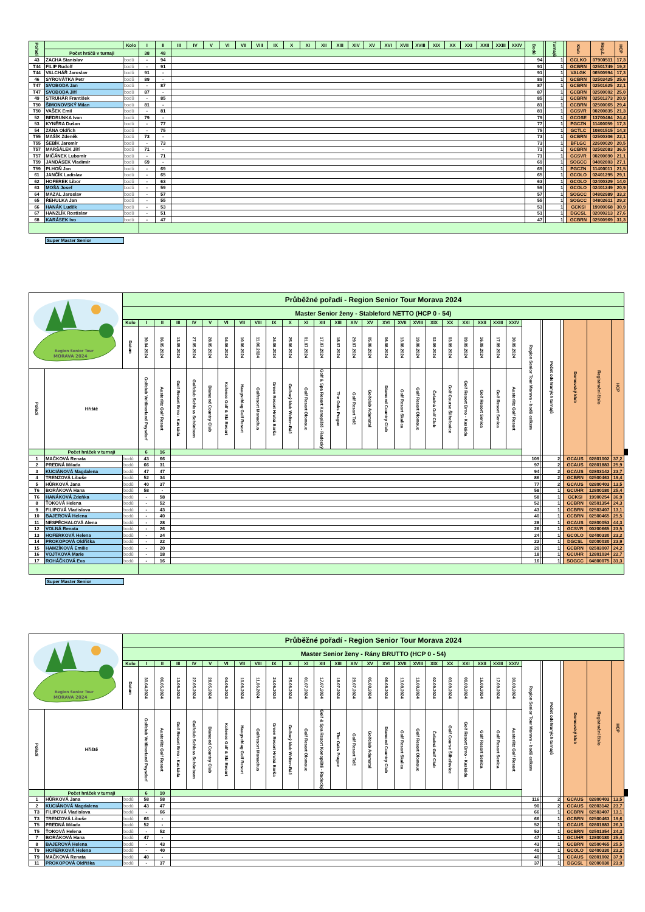| Pořadí | | Kolo | I | II | III | IV | V | VI | VII | VIII | IX | X | XI | XII | XIII | XIV | XV | XVI | XVII | XVIII | XIX | XX | XXI | XXII | XXIII | XXIV | Bodů | | Turnajů | | Klub | Reg.č. | HCP |
| --- | --- | --- | --- | --- | --- | --- | --- | --- | --- | --- | --- | --- | --- | --- | --- | --- | --- | --- | --- | --- | --- | --- | --- | --- | --- | --- | --- | --- | --- | --- | --- | --- | --- |
| | Počet hráčů v turnaji | | 38 | 48 | | | | | | | | | | | | | | | | | | | | | | | | | | | | | |
| 43 | ZACHA Stanislav | bodů | - | 94 | | | | | | | | | | | | | | | | | | | | | | | 94 | | 1 | | GCLKO | 07900511 | 17,3 |
| T44 | FILIP Rudolf | bodů | - | 91 | | | | | | | | | | | | | | | | | | | | | | | 91 | | 1 | | GCBRN | 02501749 | 19,2 |
| T44 | VALCHÁŘ Jaroslav | bodů | 91 | - | | | | | | | | | | | | | | | | | | | | | | | 91 | | 1 | | VALGK | 06500994 | 17,3 |
| 46 | SYROVÁTKA Petr | bodů | 89 | - | | | | | | | | | | | | | | | | | | | | | | | 89 | | 1 | | GCBRN | 02503425 | 25,6 |
| T47 | SVOBODA Jan | bodů | - | 87 | | | | | | | | | | | | | | | | | | | | | | | 87 | | 1 | | GCBRN | 02501625 | 22,1 |
| T47 | SVOBODA Jiří | bodů | 87 | - | | | | | | | | | | | | | | | | | | | | | | | 87 | | 1 | | GCBRN | 02500002 | 25,0 |
| 49 | STRUHÁR František | bodů | - | 85 | | | | | | | | | | | | | | | | | | | | | | | 85 | | 1 | | GCBRN | 02501273 | 20,9 |
| T50 | ŠIMONOVSKÝ Milan | bodů | 81 | - | | | | | | | | | | | | | | | | | | | | | | | 81 | | 1 | | GCBRN | 02500065 | 29,4 |
| T50 | VAŠEK Emil | bodů | - | 81 | | | | | | | | | | | | | | | | | | | | | | | 81 | | 1 | | GCSVR | 00200835 | 21,3 |
| 52 | BEDRUNKA Ivan | bodů | 79 | - | | | | | | | | | | | | | | | | | | | | | | | 79 | | 1 | | GCOSE | 13700484 | 24,4 |
| 53 | KYNĚRA Dušan | bodů | - | 77 | | | | | | | | | | | | | | | | | | | | | | | 77 | | 1 | | PGCZN | 11400059 | 17,3 |
| 54 | ZÁNA Oldřich | bodů | - | 75 | | | | | | | | | | | | | | | | | | | | | | | 75 | | 1 | | GCTLC | 10801515 | 14,3 |
| T55 | MAŠÍK Zdeněk | bodů | 73 | - | | | | | | | | | | | | | | | | | | | | | | | 73 | | 1 | | GCBRN | 02500306 | 22,1 |
| T55 | ŠEBÍK Jaromír | bodů | - | 73 | | | | | | | | | | | | | | | | | | | | | | | 73 | | 1 | | BFLGC | 22600020 | 20,5 |
| T57 | MARŠÁLEK Jiří | bodů | 71 | - | | | | | | | | | | | | | | | | | | | | | | | 71 | | 1 | | GCBRN | 02502083 | 36,5 |
| T57 | MIČÁNEK Lubomír | bodů | - | 71 | | | | | | | | | | | | | | | | | | | | | | | 71 | | 1 | | GCSVR | 00200690 | 21,1 |
| T59 | JANDÁSEK Vladimír | bodů | 69 | - | | | | | | | | | | | | | | | | | | | | | | | 69 | | 1 | | SOGCC | 04802803 | 27,1 |
| T59 | PLHOŇ Jan | bodů | - | 69 | | | | | | | | | | | | | | | | | | | | | | | 69 | | 1 | | PGCZN | 11400011 | 21,5 |
| 61 | JANČÍK Ladislav | bodů | - | 65 | | | | | | | | | | | | | | | | | | | | | | | 65 | | 1 | | GCOLO | 02401295 | 29,1 |
| 62 | HOFEREK Libor | bodů | - | 63 | | | | | | | | | | | | | | | | | | | | | | | 63 | | 1 | | GCOLO | 02400329 | 14,0 |
| 63 | MOŠA Josef | bodů | - | 59 | | | | | | | | | | | | | | | | | | | | | | | 59 | | 1 | | GCOLO | 02401249 | 20,9 |
| 64 | MAZAL Jaroslav | bodů | - | 57 | | | | | | | | | | | | | | | | | | | | | | | 57 | | 1 | | SOGCC | 04802989 | 33,2 |
| 65 | ŘEHULKA Jan | bodů | - | 55 | | | | | | | | | | | | | | | | | | | | | | | 55 | | 1 | | SOGCC | 04802611 | 29,2 |
| 66 | HANÁK Luděk | bodů | - | 53 | | | | | | | | | | | | | | | | | | | | | | | 53 | | 1 | | GCKSI | 19900068 | 30,9 |
| 67 | HANZLÍK Rostislav | bodů | - | 51 | | | | | | | | | | | | | | | | | | | | | | | 51 | | 1 | | DGCSL | 02000213 | 27,6 |
| 68 | KARÁSEK Ivo | bodů | - | 47 | | | | | | | | | | | | | | | | | | | | | | | 47 | | 1 | | GCBRN | 02500969 | 31,3 |
Super Master Senior
| Region Senior Tour MORAVA 2024 | | Průběžné pořadí - Region Senior Tour Morava 2024 | | | | | | | | | | | | | | | | | | | | | | | | | | | | | | | | | | | | | | |
| | | Master Senior ženy - Stableford NETTO (HCP 0 - 54) | | | | | | | | | | | | | | | | | | | | | | | | | | | | | | | | | | | | | | |
| | | Kolo | I | II | III | IV | V | VI | VII | VIII | IX | X | XI | XII | XIII | XIV | XV | XVI | XVII | XVIII | XIX | XX | XXI | XXII | XXIII | XXIV | Region Senior Tour Morava - bodů celkem | | Počet odehraných turnajů | | Domovský klub | Registrační číslo | HCP | | | | | | | |
| | | Datum | 30.04.2024 | 06.05.2024 | 13.05.2024 | 27.05.2024 | 28.05.2024 | 04.06.2024 | 10.06.2024 | 11.06.2024 | 24.06.2024 | 25.06.2024 | 01.07.2024 | 17.07.2024 | 18.07.2024 | 29.07.2024 | 05.08.2024 | 06.08.2024 | 13.08.2024 | 19.08.2024 | 02.09.2024 | 03.09.2024 | 09.09.2024 | 16.09.2024 | 17.09.2024 | 30.09.2024 | | | | | | | | | | | | | | |
| Pořadí | Hřiště | | Golfclub Veltlinerland Poysdorf | Austerlitz Golf Resort | Golf Resort Brno - Kaskáda | Golfclub Schloss Schönborn | Diamond Country Club | Kořenec Golf & Ski Resort | Haugschlag Golf Resort | Golfresort Monachus | Green Resort Hrubá Borša | Golfový klub Welten-Báč | Golf Resort Olomouc | Golf & Spa Resort Konopiště - Radecký | The Oaks Prague | Golf Resort Telč | Golfclub Adamstal | Diamond Country Club | Golf Resort Skalica | Golf Resort Olomouc | Čeladná Golf Club | Golf Course Šilheřovice | Golf Resort Brno - Kaskáda | Golf Resort Senica | Golf Resort Senica | Austerlitz Golf Resort | | | | | | | | | | | | | | |
| | Počet hráček v turnaji | | 6 | 16 | | | | | | | | | | | | | | | | | | | | | | | | | | | | | | | | | | | | |
| 1 | MAČKOVÁ Renata | bodů | 43 | 66 | | | | | | | | | | | | | | | | | | | | | | | 109 | | 2 | | GCAUS | 02801002 | 37,2 | | | | | | | |
| 2 | PREDNÁ Milada | bodů | 66 | 31 | | | | | | | | | | | | | | | | | | | | | | | 97 | | 2 | | GCAUS | 02801883 | 25,9 | | | | | | | |
| 3 | KUCIÁNOVÁ Magdalena | bodů | 47 | 47 | | | | | | | | | | | | | | | | | | | | | | | 94 | | 2 | | GCAUS | 02803142 | 23,7 | | | | | | | |
| 4 | TRENZOVÁ Libuše | bodů | 52 | 34 | | | | | | | | | | | | | | | | | | | | | | | 86 | | 2 | | GCBRN | 02500463 | 19,4 | | | | | | | |
| 5 | HŮRKOVÁ Jana | bodů | 40 | 37 | | | | | | | | | | | | | | | | | | | | | | | 77 | | 2 | | GCAUS | 02800403 | 13,5 | | | | | | | |
| T6 | BORÁKOVÁ Hana | bodů | 58 | - | | | | | | | | | | | | | | | | | | | | | | | 58 | | 1 | | GCUHR | 12800180 | 25,4 | | | | | | | |
| T6 | HANÁKOVÁ Zdeňka | bodů | - | 58 | | | | | | | | | | | | | | | | | | | | | | | 58 | | 1 | | GCKSI | 19900254 | 36,9 | | | | | | | |
| 8 | ŤOKOVÁ Helena | bodů | - | 52 | | | | | | | | | | | | | | | | | | | | | | | 52 | | 1 | | GCBRN | 02501354 | 24,3 | | | | | | | |
| 9 | FILIPOVÁ Vladislava | bodů | - | 43 | | | | | | | | | | | | | | | | | | | | | | | 43 | | 1 | | GCBRN | 02503407 | 13,1 | | | | | | | |
| 10 | BAJEROVÁ Helena | bodů | - | 40 | | | | | | | | | | | | | | | | | | | | | | | 40 | | 1 | | GCBRN | 02500465 | 25,5 | | | | | | | |
| 11 | NESPĚCHALOVÁ Alena | bodů | - | 28 | | | | | | | | | | | | | | | | | | | | | | | 28 | | 1 | | GCAUS | 02800053 | 44,3 | | | | | | | |
| 12 | VOLNÁ Renata | bodů | - | 26 | | | | | | | | | | | | | | | | | | | | | | | 26 | | 1 | | GCSVR | 00200665 | 23,5 | | | | | | | |
| 13 | HOFERKOVÁ Helena | bodů | - | 24 | | | | | | | | | | | | | | | | | | | | | | | 24 | | 1 | | GCOLO | 02400330 | 23,2 | | | | | | | |
| 14 | PROKOPOVÁ Oldřiška | bodů | - | 22 | | | | | | | | | | | | | | | | | | | | | | | 22 | | 1 | | DGCSL | 02000030 | 23,9 | | | | | | | |
| 15 | HAMZÍKOVÁ Emilie | bodů | - | 20 | | | | | | | | | | | | | | | | | | | | | | | 20 | | 1 | | GCBRN | 02503007 | 24,2 | | | | | | | |
| 16 | VOJTKOVÁ Marie | bodů | - | 18 | | | | | | | | | | | | | | | | | | | | | | | 18 | | 1 | | GCUHR | 12801034 | 22,7 | | | | | | | |
| 17 | ROHÁČKOVÁ Eva | bodů | - | 16 | | | | | | | | | | | | | | | | | | | | | | | 16 | | 1 | | SOGCC | 04800075 | 31,3 | | | | | | | |
Super Master Senior
| Region Senior Tour MORAVA 2024 | | Průběžné pořadí - Region Senior Tour Morava 2024 | | | | | | | | | | | | | | | | | | | | | | | | | | | | | | | | | | | | | | |
| | | Master Senior ženy - Rány BRUTTO (HCP 0 - 54) | | | | | | | | | | | | | | | | | | | | | | | | | | | | | | | | | | | | | | |
| | | Kolo | I | II | III | IV | V | VI | VII | VIII | IX | X | XI | XII | XIII | XIV | XV | XVI | XVII | XVIII | XIX | XX | XXI | XXII | XXIII | XXIV | Region Senior Tour Morava - bodů celkem | | Počet odehraných turnajů | | Domovský klub | Registrační číslo | HCP | | | | | | | |
| | | Datum | 30.04.2024 | 06.05.2024 | 13.05.2024 | 27.05.2024 | 28.05.2024 | 04.06.2024 | 10.06.2024 | 11.06.2024 | 24.06.2024 | 25.06.2024 | 01.07.2024 | 17.07.2024 | 18.07.2024 | 29.07.2024 | 05.08.2024 | 06.08.2024 | 13.08.2024 | 19.08.2024 | 02.09.2024 | 03.09.2024 | 09.09.2024 | 16.09.2024 | 17.09.2024 | 30.09.2024 | | | | | | | | | | | | | | |
| Pořadí | Hřiště | | Golfclub Veltlinerland Poysdorf | Austerlitz Golf Resort | Golf Resort Brno - Kaskáda | Golfclub Schloss Schönborn | Diamond Country Club | Kořenec Golf & Ski Resort | Haugschlag Golf Resort | Golfresort Monachus | Green Resort Hrubá Borša | Golfový klub Welten-Báč | Golf Resort Olomouc | Golf & Spa Resort Konopiště - Radecký | The Oaks Prague | Golf Resort Telč | Golfclub Adamstal | Diamond Country Club | Golf Resort Skalica | Golf Resort Olomouc | Čeladná Golf Club | Golf Course Šilheřovice | Golf Resort Brno - Kaskáda | Golf Resort Senica | Golf Resort Senica | Austerlitz Golf Resort | | | | | | | | | | | | | | |
| | Počet hráček v turnaji | | 6 | 10 | | | | | | | | | | | | | | | | | | | | | | | | | | | | | | | | | | | | |
| 1 | HŮRKOVÁ Jana | bodů | 58 | 58 | | | | | | | | | | | | | | | | | | | | | | | 116 | | 2 | | GCAUS | 02800403 | 13,5 | | | | | | | |
| 2 | KUCIÁNOVÁ Magdalena | bodů | 43 | 47 | | | | | | | | | | | | | | | | | | | | | | | 90 | | 2 | | GCAUS | 02803142 | 23,7 | | | | | | | |
| T3 | FILIPOVÁ Vladislava | bodů | - | 66 | | | | | | | | | | | | | | | | | | | | | | | 66 | | 1 | | GCBRN | 02503407 | 13,1 | | | | | | | |
| T3 | TRENZOVÁ Libuše | bodů | 66 | - | | | | | | | | | | | | | | | | | | | | | | | 66 | | 1 | | GCBRN | 02500463 | 19,6 | | | | | | | |
| T5 | PREDNÁ Milada | bodů | 52 | - | | | | | | | | | | | | | | | | | | | | | | | 52 | | 1 | | GCAUS | 02801883 | 26,3 | | | | | | | |
| T5 | ŤOKOVÁ Helena | bodů | - | 52 | | | | | | | | | | | | | | | | | | | | | | | 52 | | 1 | | GCBRN | 02501354 | 24,3 | | | | | | | |
| 7 | BORÁKOVÁ Hana | bodů | 47 | - | | | | | | | | | | | | | | | | | | | | | | | 47 | | 1 | | GCUHR | 12800180 | 25,4 | | | | | | | |
| 8 | BAJEROVÁ Helena | bodů | - | 43 | | | | | | | | | | | | | | | | | | | | | | | 43 | | 1 | | GCBRN | 02500465 | 25,5 | | | | | | | |
| T9 | HOFERKOVÁ Helena | bodů | - | 40 | | | | | | | | | | | | | | | | | | | | | | | 40 | | 1 | | GCOLO | 02400330 | 23,2 | | | | | | | |
| T9 | MAČKOVÁ Renata | bodů | 40 | - | | | | | | | | | | | | | | | | | | | | | | | 40 | | 1 | | GCAUS | 02801002 | 37,9 | | | | | | | |
| 11 | PROKOPOVÁ Oldřiška | bodů | - | 37 | | | | | | | | | | | | | | | | | | | | | | | 37 | | 1 | | DGCSL | 02000030 | 23,9 | | | | | | | |